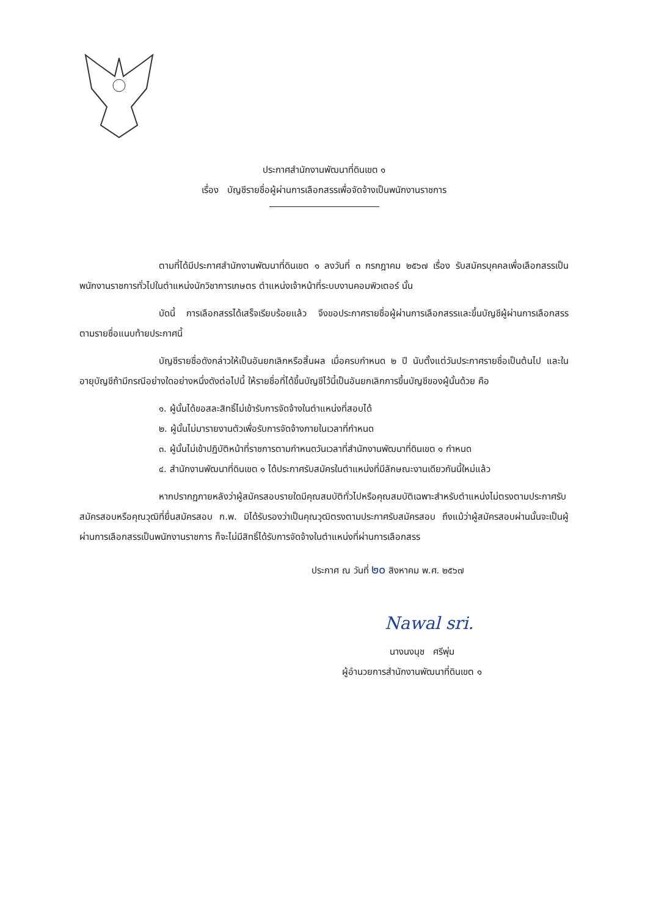ประกาศสำนักงานพัฒนาที่ดินเขต ๑
เรื่อง บัญชีรายชื่อผู้ผ่านการเลือกสรรเพื่อจัดจ้างเป็นพนักงานราชการ
ตามที่ได้มีประกาศสำนักงานพัฒนาที่ดินเขต ๑ ลงวันที่ ๓ กรกฎาคม ๒๕๖๗ เรื่อง รับสมัครบุคคลเพื่อเลือกสรรเป็นพนักงานราชการทั่วไปในตำแหน่งนักวิชาการเกษตร ตำแหน่งเจ้าหน้าที่ระบบงานคอมพิวเตอร์ นั้น
บัดนี้ การเลือกสรรได้เสร็จเรียบร้อยแล้ว จึงขอประกาศรายชื่อผู้ผ่านการเลือกสรรและขึ้นบัญชีผู้ผ่านการเลือกสรร ตามรายชื่อแนบท้ายประกาศนี้
บัญชีรายชื่อดังกล่าวให้เป็นอันยกเลิกหรือสิ้นผล เมื่อครบกำหนด ๒ ปี นับตั้งแต่วันประกาศรายชื่อเป็นต้นไป และในอายุบัญชีถ้ามีกรณีอย่างใดอย่างหนึ่งดังต่อไปนี้ ให้รายชื่อที่ได้ขึ้นบัญชีไว้นี้เป็นอันยกเลิกการขึ้นบัญชีของผู้นั้นด้วย คือ
๑. ผู้นั้นได้ขอสละสิทธิ์ไม่เข้ารับการจัดจ้างในตำแหน่งที่สอบได้
๒. ผู้นั้นไม่มารายงานตัวเพื่อรับการจัดจ้างภายในเวลาที่กำหนด
๓. ผู้นั้นไม่เข้าปฏิบัติหน้าที่ราชการตามกำหนดวันเวลาที่สำนักงานพัฒนาที่ดินเขต ๑ กำหนด
๔. สำนักงานพัฒนาที่ดินเขต ๑ ได้ประกาศรับสมัครในตำแหน่งที่มีลักษณะงานเดียวกันนี้ใหม่แล้ว
หากปรากฏภายหลังว่าผู้สมัครสอบรายใดมีคุณสมบัติทั่วไปหรือคุณสมบัติเฉพาะสำหรับตำแหน่งไม่ตรงตามประกาศรับสมัครสอบหรือคุณวุฒิที่ยื่นสมัครสอบ ก.พ. มิได้รับรองว่าเป็นคุณวุฒิตรงตามประกาศรับสมัครสอบ ถึงแม้ว่าผู้สมัครสอบผ่านนั้นจะเป็นผู้ผ่านการเลือกสรรเป็นพนักงานราชการ ก็จะไม่มีสิทธิ์ได้รับการจัดจ้างในตำแหน่งที่ผ่านการเลือกสรร
ประกาศ ณ วันที่ ๒๐ สิงหาคม พ.ศ. ๒๕๖๗
Nawal sri.
นางนงนุช ศรีพุ่ม
ผู้อำนวยการสำนักงานพัฒนาที่ดินเขต ๑